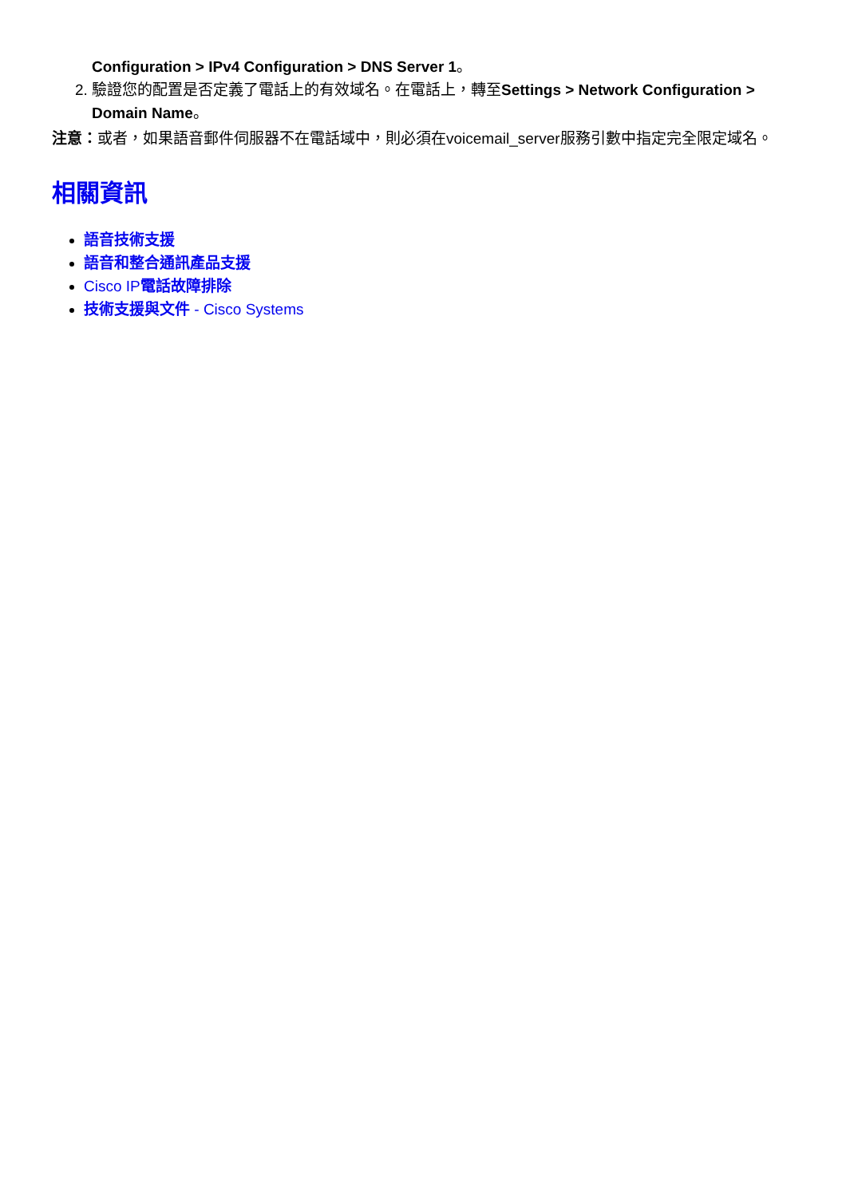Configuration > IPv4 Configuration > DNS Server 1。
2. 驗證您的配置是否定義了電話上的有效域名。在電話上，轉至Settings > Network Configuration > Domain Name。
注意：或者，如果語音郵件伺服器不在電話域中，則必須在voicemail_server服務引數中指定完全限定域名。
相關資訊
語音技術支援
語音和整合通訊產品支援
Cisco IP 電話故障排除
技術支援與文件 - Cisco Systems